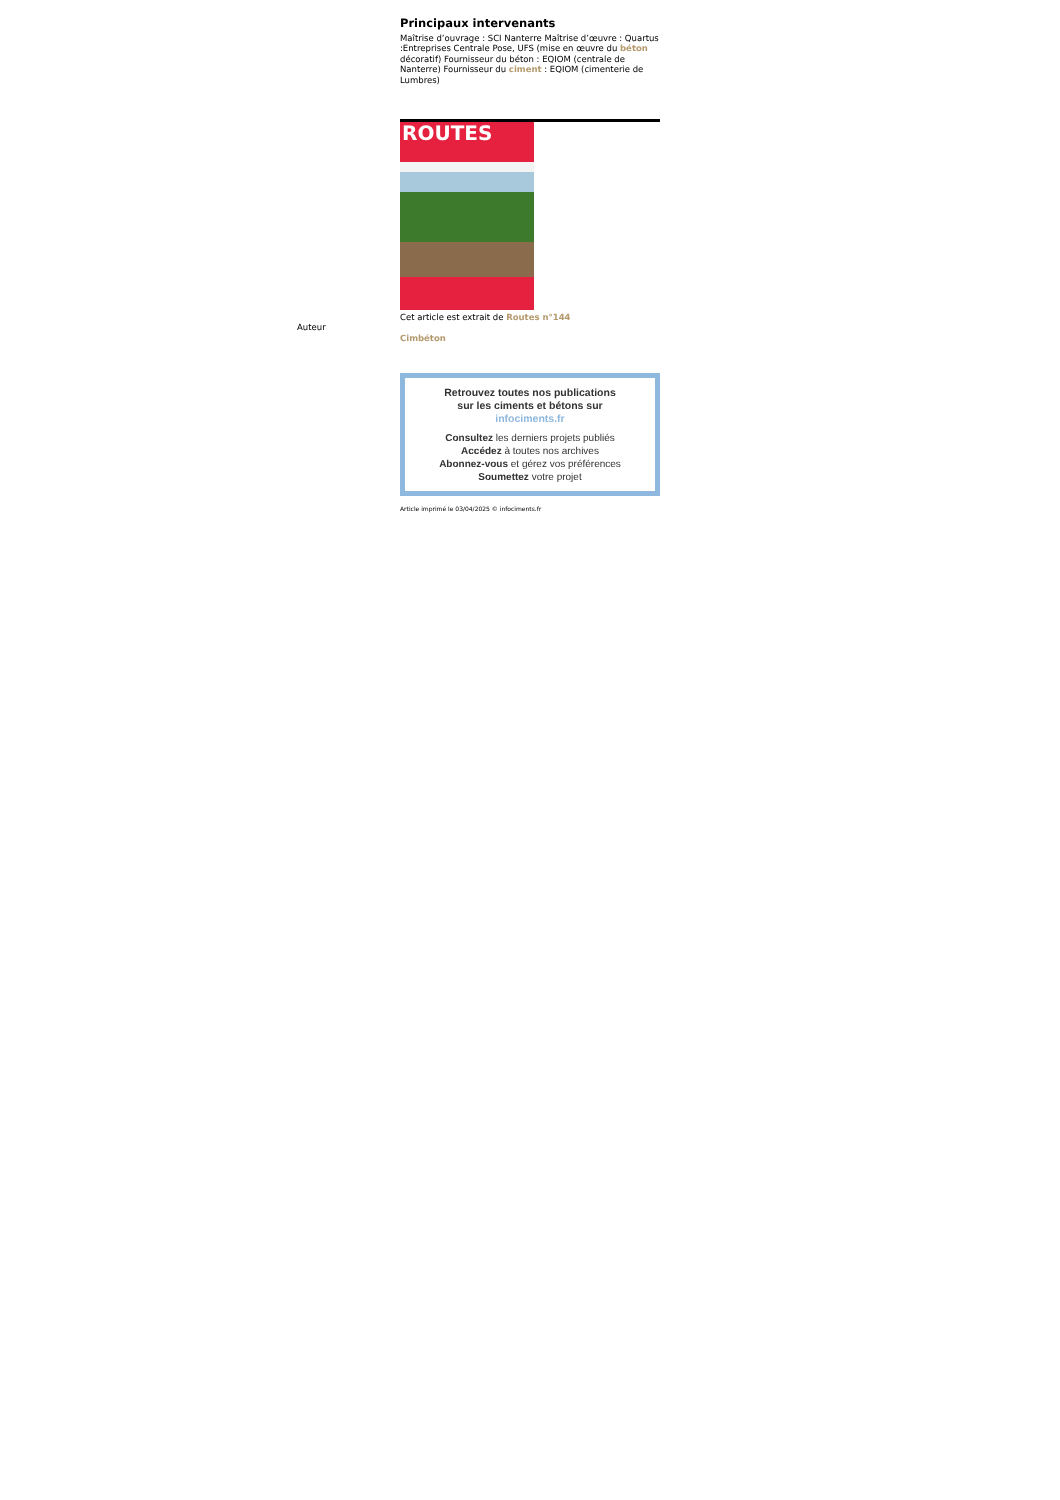Principaux intervenants
Maîtrise d’ouvrage : SCI Nanterre Maîtrise d’œuvre : Quartus :Entreprises Centrale Pose, UFS (mise en œuvre du béton décoratif) Fournisseur du béton : EQIOM (centrale de Nanterre) Fournisseur du ciment : EQIOM (cimenterie de Lumbres)
ROUTES
Cet article est extrait de Routes n°144
Auteur
Cimbéton
Retrouvez toutes nos publications
sur les ciments et bétons sur
infociments.fr
Consultez les derniers projets publiés
Accédez à toutes nos archives
Abonnez-vous et gérez vos préférences
Soumettez votre projet
Article imprimé le 03/04/2025 © infociments.fr